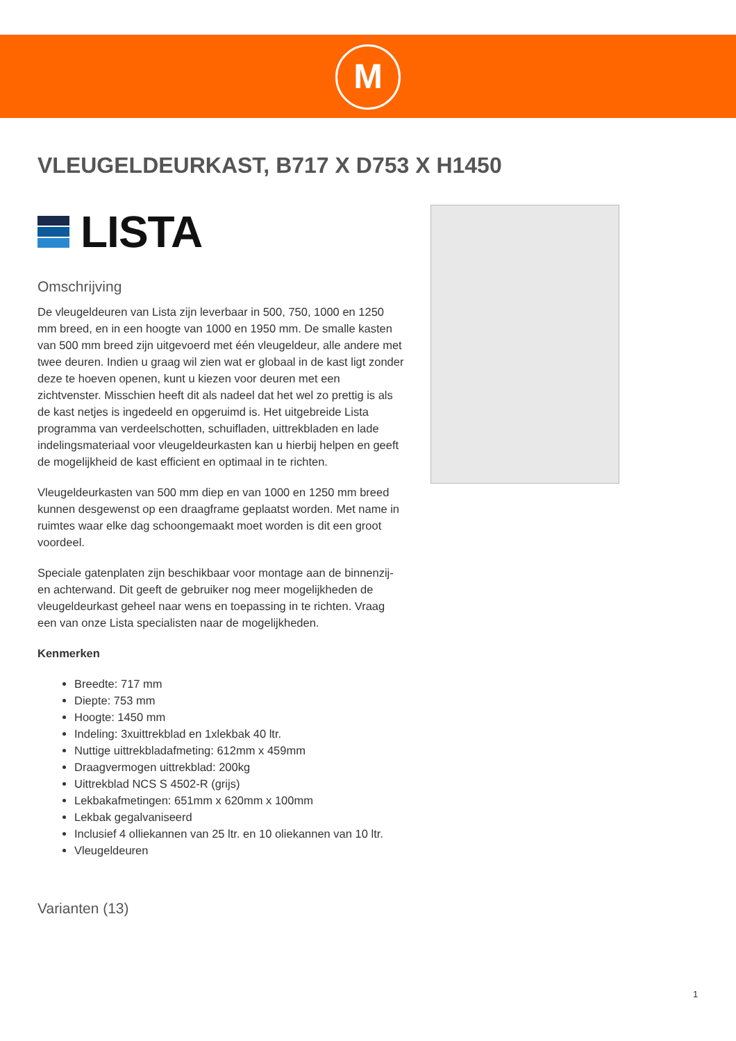M
VLEUGELDEURKAST, B717 X D753 X H1450
LISTA
Omschrijving
De vleugeldeuren van Lista zijn leverbaar in 500, 750, 1000 en 1250 mm breed, en in een hoogte van 1000 en 1950 mm. De smalle kasten van 500 mm breed zijn uitgevoerd met één vleugeldeur, alle andere met twee deuren. Indien u graag wil zien wat er globaal in de kast ligt zonder deze te hoeven openen, kunt u kiezen voor deuren met een zichtvenster. Misschien heeft dit als nadeel dat het wel zo prettig is als de kast netjes is ingedeeld en opgeruimd is. Het uitgebreide Lista programma van verdeelschotten, schuifladen, uittrekbladen en lade indelingsmateriaal voor vleugeldeurkasten kan u hierbij helpen en geeft de mogelijkheid de kast efficient en optimaal in te richten.
Vleugeldeurkasten van 500 mm diep en van 1000 en 1250 mm breed kunnen desgewenst op een draagframe geplaatst worden. Met name in ruimtes waar elke dag schoongemaakt moet worden is dit een groot voordeel.
Speciale gatenplaten zijn beschikbaar voor montage aan de binnenzij- en achterwand. Dit geeft de gebruiker nog meer mogelijkheden de vleugeldeurkast geheel naar wens en toepassing in te richten. Vraag een van onze Lista specialisten naar de mogelijkheden.
Kenmerken
Breedte: 717 mm
Diepte: 753 mm
Hoogte: 1450 mm
Indeling: 3xuittrekblad en 1xlekbak 40 ltr.
Nuttige uittrekbladafmeting: 612mm x 459mm
Draagvermogen uittrekblad: 200kg
Uittrekblad NCS S 4502-R (grijs)
Lekbakafmetingen: 651mm x 620mm x 100mm
Lekbak gegalvaniseerd
Inclusief 4 olliekannen van 25 ltr. en 10 oliekannen van 10 ltr.
Vleugeldeuren
Varianten (13)
1